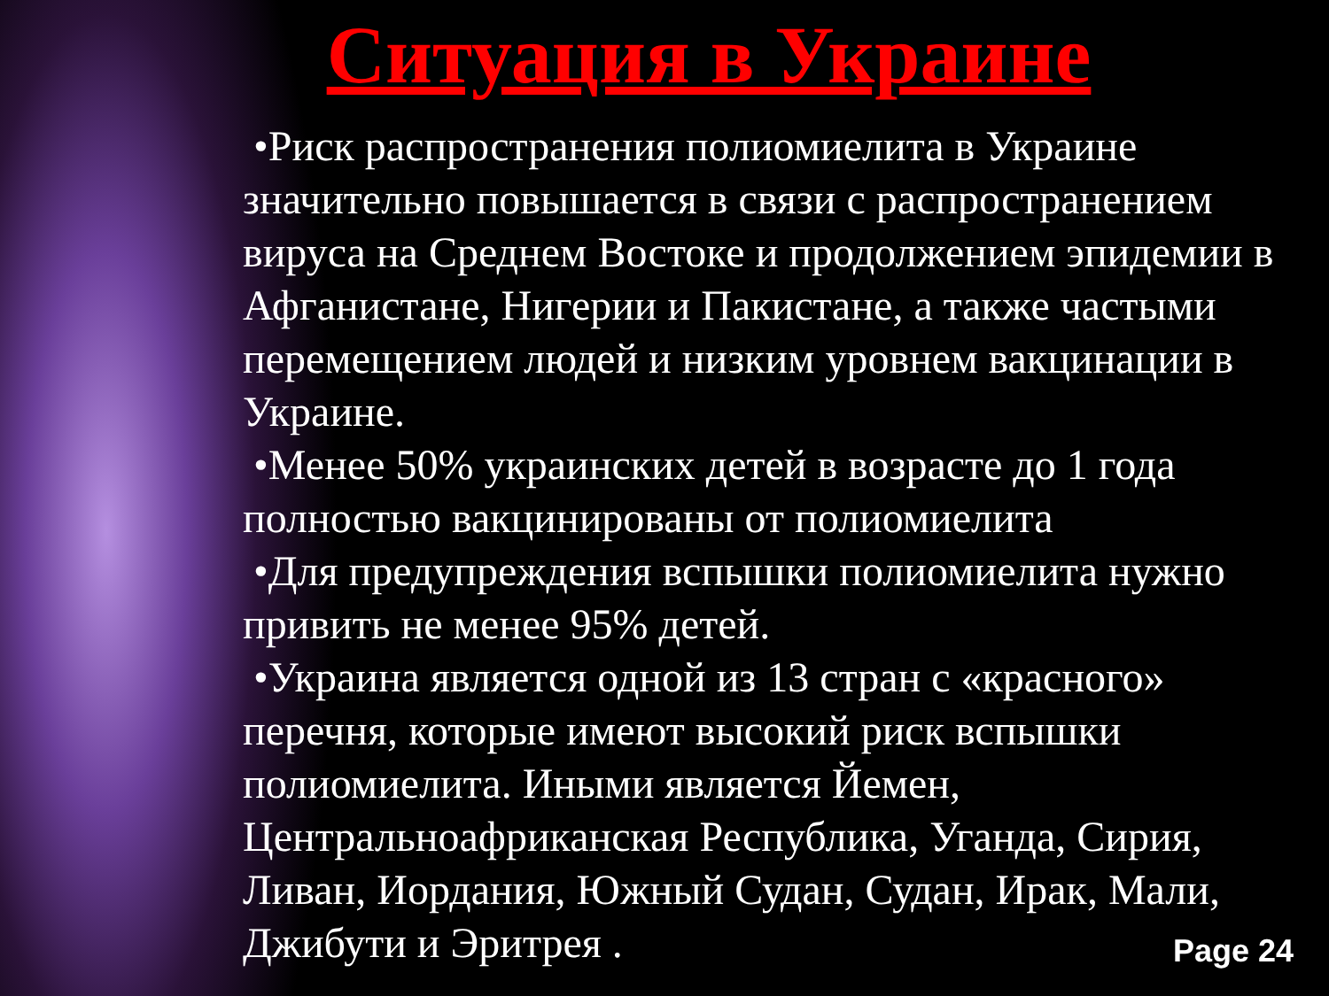Ситуация в Украине
•Риск распространения полиомиелита в Украине значительно повышается в связи с распространением вируса на Среднем Востоке и продолжением эпидемии в Афганистане, Нигерии и Пакистане, а также частыми перемещением людей и низким уровнем вакцинации в Украине.
•Менее 50% украинских детей в возрасте до 1 года полностью вакцинированы от полиомиелита
•Для предупреждения вспышки полиомиелита нужно привить не менее 95% детей.
•Украина является одной из 13 стран с «красного» перечня, которые имеют высокий риск вспышки полиомиелита. Иными является Йемен, Центральноафриканская Республика, Уганда, Сирия, Ливан, Иордания, Южный Судан, Судан, Ирак, Мали, Джибути и Эритрея .
Page 24